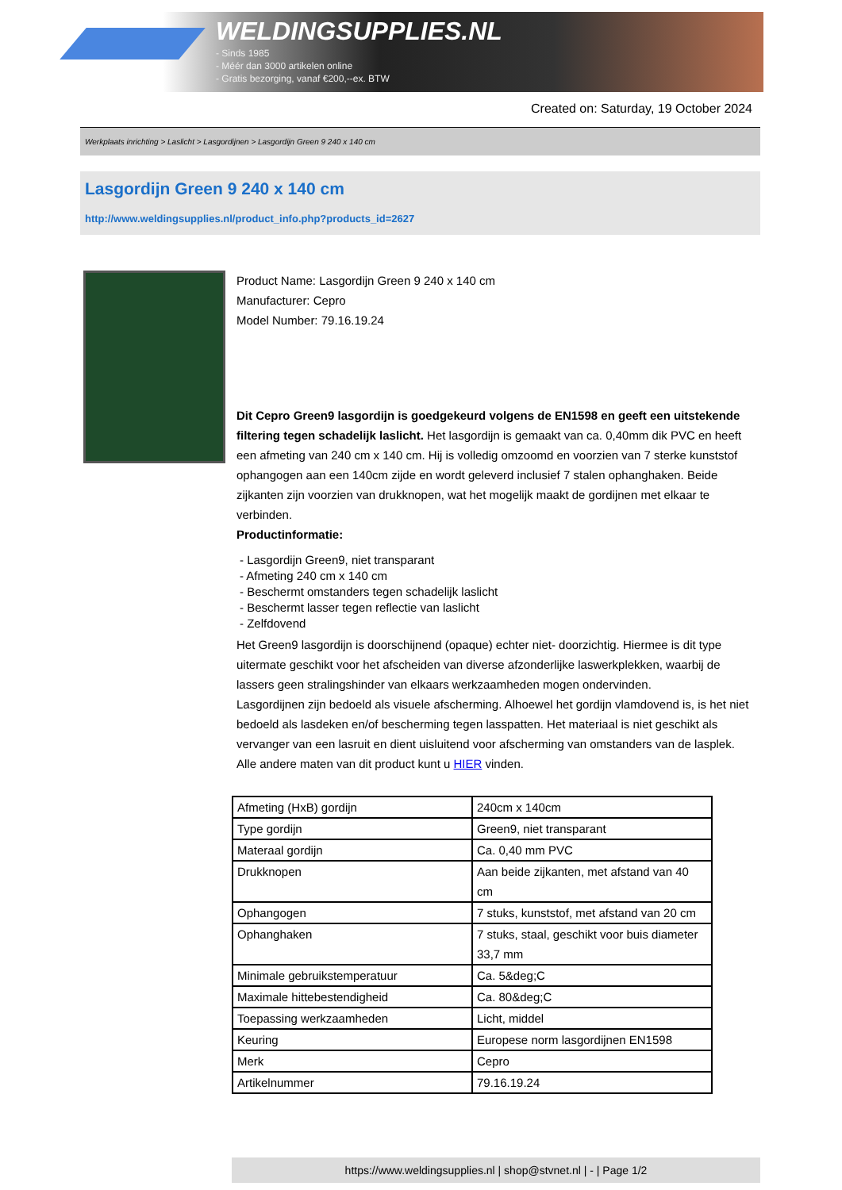WELDINGSUPPLIES.NL
- Sinds 1985
- Méér dan 3000 artikelen online
- Gratis bezorging, vanaf €200,--ex. BTW
Created on: Saturday, 19 October 2024
Werkplaats inrichting > Laslicht > Lasgordijnen > Lasgordijn Green 9 240 x 140 cm
Lasgordijn Green 9 240 x 140 cm
http://www.weldingsupplies.nl/product_info.php?products_id=2627
Product Name: Lasgordijn Green 9 240 x 140 cm
Manufacturer: Cepro
Model Number: 79.16.19.24
Dit Cepro Green9 lasgordijn is goedgekeurd volgens de EN1598 en geeft een uitstekende filtering tegen schadelijk laslicht. Het lasgordijn is gemaakt van ca. 0,40mm dik PVC en heeft een afmeting van 240 cm x 140 cm. Hij is volledig omzoomd en voorzien van 7 sterke kunststof ophangogen aan een 140cm zijde en wordt geleverd inclusief 7 stalen ophanghaken. Beide zijkanten zijn voorzien van drukknopen, wat het mogelijk maakt de gordijnen met elkaar te verbinden.
Productinformatie:
- Lasgordijn Green9, niet transparant
- Afmeting 240 cm x 140 cm
- Beschermt omstanders tegen schadelijk laslicht
- Beschermt lasser tegen reflectie van laslicht
- Zelfdovend
Het Green9 lasgordijn is doorschijnend (opaque) echter niet- doorzichtig. Hiermee is dit type uitermate geschikt voor het afscheiden van diverse afzonderlijke laswerkplekken, waarbij de lassers geen stralingshinder van elkaars werkzaamheden mogen ondervinden.
Lasgordijnen zijn bedoeld als visuele afscherming. Alhoewel het gordijn vlamdovend is, is het niet bedoeld als lasdeken en/of bescherming tegen lasspatten. Het materiaal is niet geschikt als vervanger van een lasruit en dient uisluitend voor afscherming van omstanders van de lasplek.
Alle andere maten van dit product kunt u HIER vinden.
| Afmeting (HxB) gordijn | 240cm x 140cm |
| Type gordijn | Green9, niet transparant |
| Materaal gordijn | Ca. 0,40 mm PVC |
| Drukknopen | Aan beide zijkanten, met afstand van 40 cm |
| Ophangogen | 7 stuks, kunststof, met afstand van 20 cm |
| Ophanghaken | 7 stuks, staal, geschikt voor buis diameter 33,7 mm |
| Minimale gebruikstemperatuur | Ca. 5&deg;C |
| Maximale hittebestendigheid | Ca. 80&deg;C |
| Toepassing werkzaamheden | Licht, middel |
| Keuring | Europese norm lasgordijnen EN1598 |
| Merk | Cepro |
| Artikelnummer | 79.16.19.24 |
https://www.weldingsupplies.nl | shop@stvnet.nl | - | Page 1/2